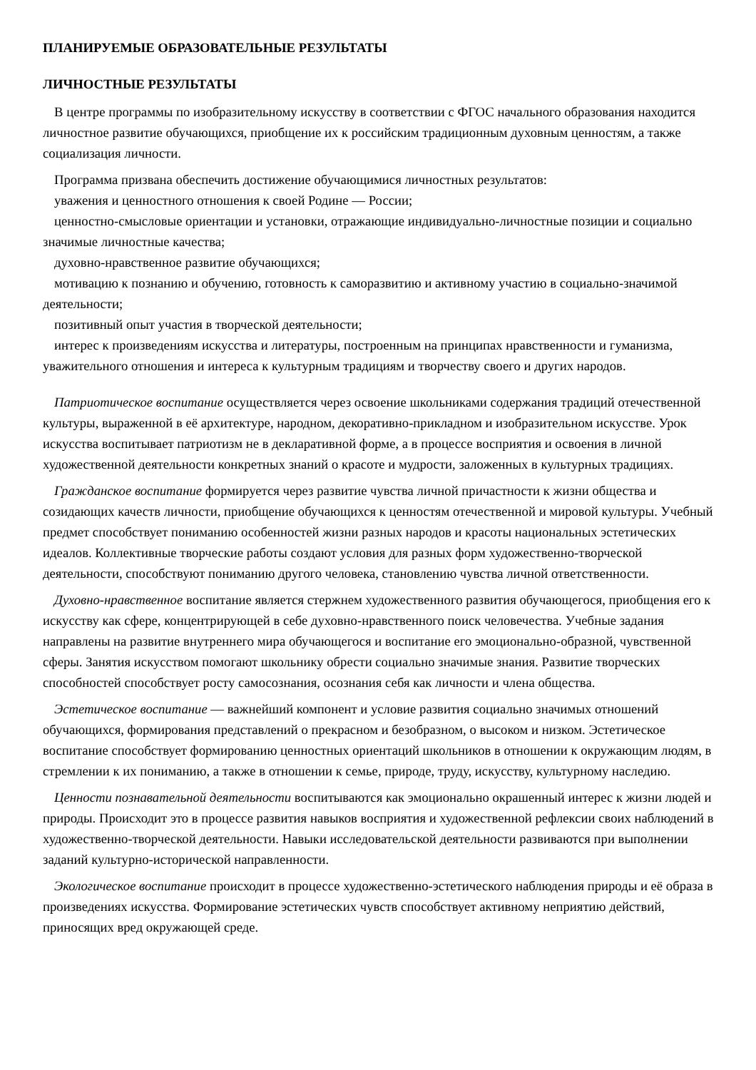ПЛАНИРУЕМЫЕ ОБРАЗОВАТЕЛЬНЫЕ РЕЗУЛЬТАТЫ
ЛИЧНОСТНЫЕ РЕЗУЛЬТАТЫ
В центре программы по изобразительному искусству в соответствии с ФГОС начального образования находится личностное развитие обучающихся, приобщение их к российским традиционным духовным ценностям, а также социализация личности.
Программа призвана обеспечить достижение обучающимися личностных результатов:
уважения и ценностного отношения к своей Родине — России;
ценностно-смысловые ориентации и установки, отражающие индивидуально-личностные позиции и социально значимые личностные качества;
духовно-нравственное развитие обучающихся;
мотивацию к познанию и обучению, готовность к саморазвитию и активному участию в социально-значимой деятельности;
позитивный опыт участия в творческой деятельности;
интерес к произведениям искусства и литературы, построенным на принципах нравственности и гуманизма, уважительного отношения и интереса к культурным традициям и творчеству своего и других народов.
Патриотическое воспитание осуществляется через освоение школьниками содержания традиций отечественной культуры, выраженной в её архитектуре, народном, декоративно-прикладном и изобразительном искусстве. Урок искусства воспитывает патриотизм не в декларативной форме, а в процессе восприятия и освоения в личной художественной деятельности конкретных знаний о красоте и мудрости, заложенных в культурных традициях.
Гражданское воспитание формируется через развитие чувства личной причастности к жизни общества и созидающих качеств личности, приобщение обучающихся к ценностям отечественной и мировой культуры. Учебный предмет способствует пониманию особенностей жизни разных народов и красоты национальных эстетических идеалов. Коллективные творческие работы создают условия для разных форм художественно-творческой деятельности, способствуют пониманию другого человека, становлению чувства личной ответственности.
Духовно-нравственное воспитание является стержнем художественного развития обучающегося, приобщения его к искусству как сфере, концентрирующей в себе духовно-нравственного поиск человечества. Учебные задания направлены на развитие внутреннего мира обучающегося и воспитание его эмоционально-образной, чувственной сферы. Занятия искусством помогают школьнику обрести социально значимые знания. Развитие творческих способностей способствует росту самосознания, осознания себя как личности и члена общества.
Эстетическое воспитание — важнейший компонент и условие развития социально значимых отношений обучающихся, формирования представлений о прекрасном и безобразном, о высоком и низком. Эстетическое воспитание способствует формированию ценностных ориентаций школьников в отношении к окружающим людям, в стремлении к их пониманию, а также в отношении к семье, природе, труду, искусству, культурному наследию.
Ценности познавательной деятельности воспитываются как эмоционально окрашенный интерес к жизни людей и природы. Происходит это в процессе развития навыков восприятия и художественной рефлексии своих наблюдений в художественно-творческой деятельности. Навыки исследовательской деятельности развиваются при выполнении заданий культурно-исторической направленности.
Экологическое воспитание происходит в процессе художественно-эстетического наблюдения природы и её образа в произведениях искусства. Формирование эстетических чувств способствует активному неприятию действий, приносящих вред окружающей среде.